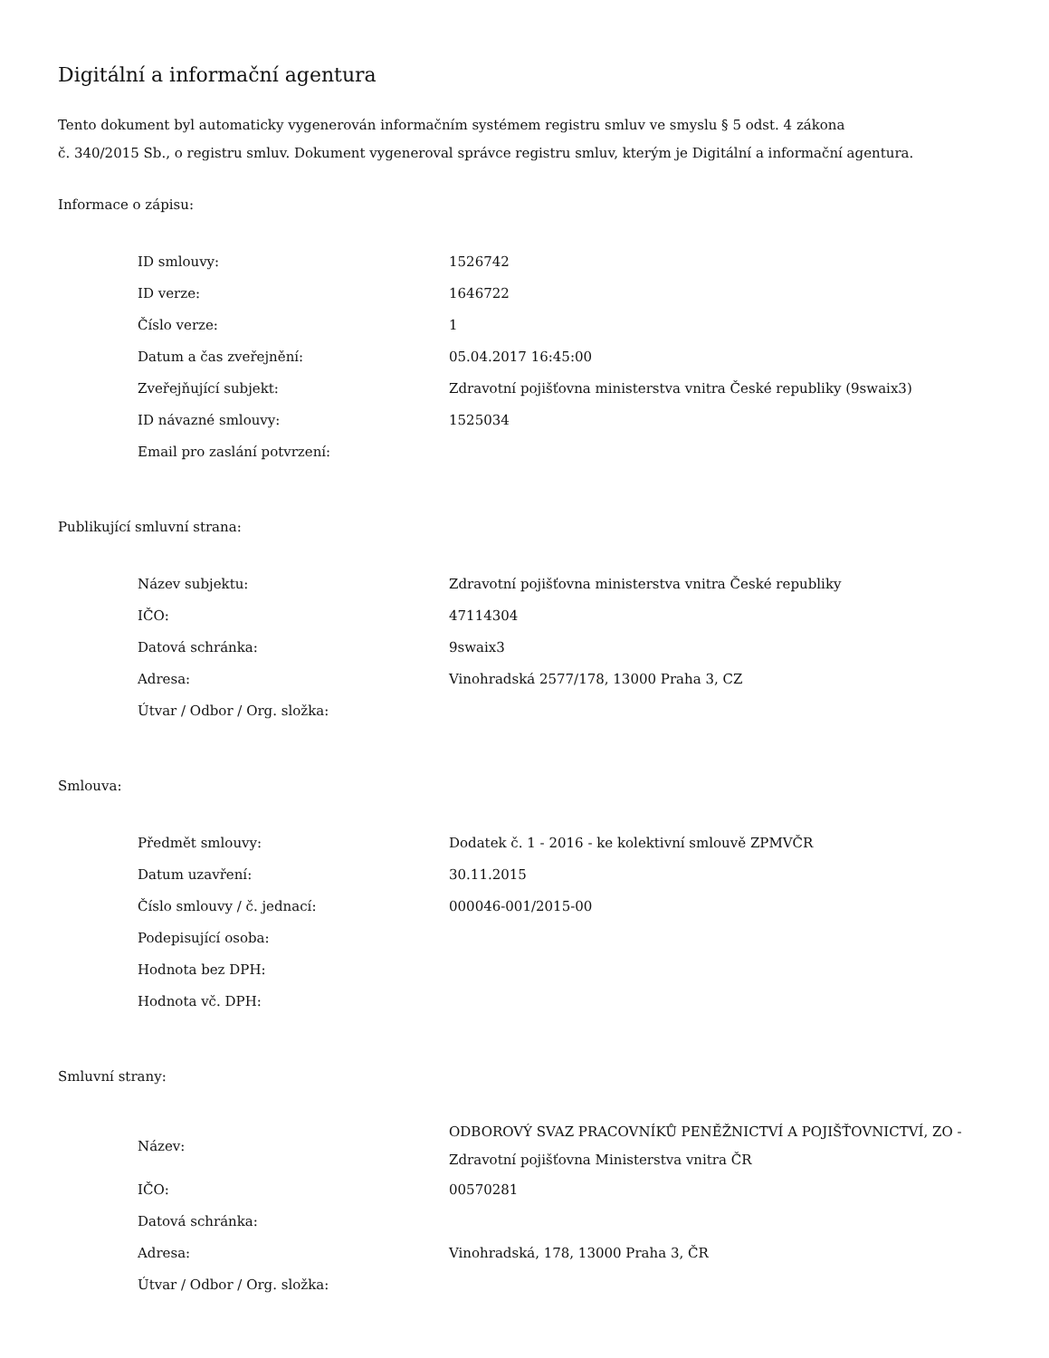Digitální a informační agentura
Tento dokument byl automaticky vygenerován informačním systémem registru smluv ve smyslu § 5 odst. 4 zákona
č. 340/2015 Sb., o registru smluv. Dokument vygeneroval správce registru smluv, kterým je Digitální a informační agentura.
Informace o zápisu:
| ID smlouvy: | 1526742 |
| ID verze: | 1646722 |
| Číslo verze: | 1 |
| Datum a čas zveřejnění: | 05.04.2017 16:45:00 |
| Zveřejňující subjekt: | Zdravotní pojišťovna ministerstva vnitra České republiky (9swaix3) |
| ID návazné smlouvy: | 1525034 |
| Email pro zaslání potvrzení: | |
Publikující smluvní strana:
| Název subjektu: | Zdravotní pojišťovna ministerstva vnitra České republiky |
| IČO: | 47114304 |
| Datová schránka: | 9swaix3 |
| Adresa: | Vinohradská 2577/178, 13000 Praha 3, CZ |
| Útvar / Odbor / Org. složka: | |
Smlouva:
| Předmět smlouvy: | Dodatek č. 1 - 2016 - ke kolektivní smlouvě ZPMVČR |
| Datum uzavření: | 30.11.2015 |
| Číslo smlouvy / č. jednací: | 000046-001/2015-00 |
| Podepisující osoba: | |
| Hodnota bez DPH: | |
| Hodnota vč. DPH: | |
Smluvní strany:
| Název: | ODBOROVÝ SVAZ PRACOVNÍKŮ PENĚŽNICTVÍ A POJIŠŤOVNICTVÍ, ZO - Zdravotní pojišťovna Ministerstva vnitra ČR |
| IČO: | 00570281 |
| Datová schránka: | |
| Adresa: | Vinohradská, 178, 13000 Praha 3, ČR |
| Útvar / Odbor / Org. složka: | |